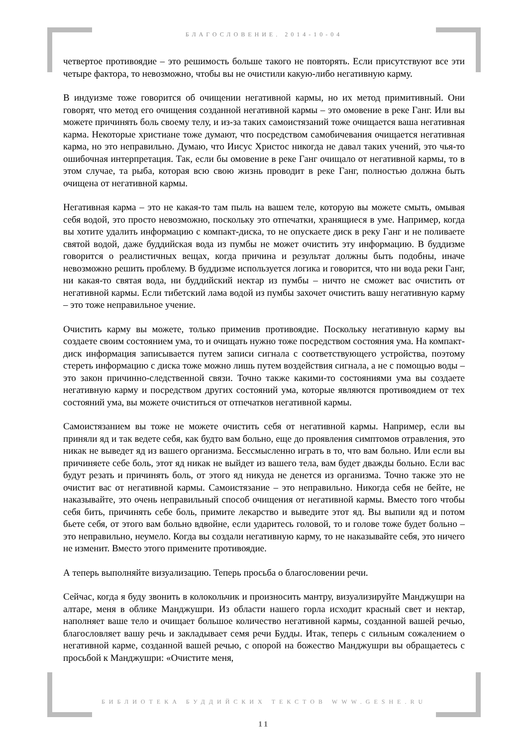БЛАГОСЛОВЕНИЕ. 2014-10-04
четвертое противоядие – это решимость больше такого не повторять. Если присутствуют все эти четыре фактора, то невозможно, чтобы вы не очистили какую-либо негативную карму.
В индуизме тоже говорится об очищении негативной кармы, но их метод примитивный. Они говорят, что метод его очищения созданной негативной кармы – это омовение в реке Ганг. Или вы можете причинять боль своему телу, и из-за таких самоистязаний тоже очищается ваша негативная карма. Некоторые христиане тоже думают, что посредством самобичевания очищается негативная карма, но это неправильно. Думаю, что Иисус Христос никогда не давал таких учений, это чья-то ошибочная интерпретация. Так, если бы омовение в реке Ганг очищало от негативной кармы, то в этом случае, та рыба, которая всю свою жизнь проводит в реке Ганг, полностью должна быть очищена от негативной кармы.
Негативная карма – это не какая-то там пыль на вашем теле, которую вы можете смыть, омывая себя водой, это просто невозможно, поскольку это отпечатки, хранящиеся в уме. Например, когда вы хотите удалить информацию с компакт-диска, то не опускаете диск в реку Ганг и не поливаете святой водой, даже буддийская вода из пумбы не может очистить эту информацию. В буддизме говорится о реалистичных вещах, когда причина и результат должны быть подобны, иначе невозможно решить проблему. В буддизме используется логика и говорится, что ни вода реки Ганг, ни какая-то святая вода, ни буддийский нектар из пумбы – ничто не сможет вас очистить от негативной кармы. Если тибетский лама водой из пумбы захочет очистить вашу негативную карму – это тоже неправильное учение.
Очистить карму вы можете, только применив противоядие. Поскольку негативную карму вы создаете своим состоянием ума, то и очищать нужно тоже посредством состояния ума. На компакт-диск информация записывается путем записи сигнала с соответствующего устройства, поэтому стереть информацию с диска тоже можно лишь путем воздействия сигнала, а не с помощью воды – это закон причинно-следственной связи. Точно также какими-то состояниями ума вы создаете негативную карму и посредством других состояний ума, которые являются противоядием от тех состояний ума, вы можете очиститься от отпечатков негативной кармы.
Самоистязанием вы тоже не можете очистить себя от негативной кармы. Например, если вы приняли яд и так ведете себя, как будто вам больно, еще до проявления симптомов отравления, это никак не выведет яд из вашего организма. Бессмысленно играть в то, что вам больно. Или если вы причиняете себе боль, этот яд никак не выйдет из вашего тела, вам будет дважды больно. Если вас будут резать и причинять боль, от этого яд никуда не денется из организма. Точно также это не очистит вас от негативной кармы. Самоистязание – это неправильно. Никогда себя не бейте, не наказывайте, это очень неправильный способ очищения от негативной кармы. Вместо того чтобы себя бить, причинять себе боль, примите лекарство и выведите этот яд. Вы выпили яд и потом бьете себя, от этого вам больно вдвойне, если ударитесь головой, то и голове тоже будет больно – это неправильно, неумело. Когда вы создали негативную карму, то не наказывайте себя, это ничего не изменит. Вместо этого примените противоядие.
А теперь выполняйте визуализацию. Теперь просьба о благословении речи.
Сейчас, когда я буду звонить в колокольчик и произносить мантру, визуализируйте Манджушри на алтаре, меня в облике Манджушри. Из области нашего горла исходит красный свет и нектар, наполняет ваше тело и очищает большое количество негативной кармы, созданной вашей речью, благословляет вашу речь и закладывает семя речи Будды. Итак, теперь с сильным сожалением о негативной карме, созданной вашей речью, с опорой на божество Манджушри вы обращаетесь с просьбой к Манджушри: «Очистите меня,
БИБЛИОТЕКА БУДДИЙСКИХ ТЕКСТОВ WWW.GESHE.RU
11